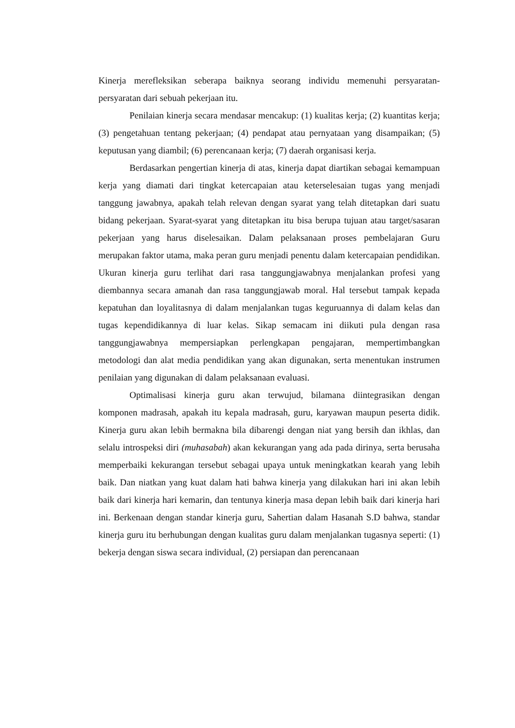Kinerja merefleksikan seberapa baiknya seorang individu memenuhi persyaratan-persyaratan dari sebuah pekerjaan itu.
Penilaian kinerja secara mendasar mencakup: (1) kualitas kerja; (2) kuantitas kerja; (3) pengetahuan tentang pekerjaan; (4) pendapat atau pernyataan yang disampaikan; (5) keputusan yang diambil; (6) perencanaan kerja; (7) daerah organisasi kerja.
Berdasarkan pengertian kinerja di atas, kinerja dapat diartikan sebagai kemampuan kerja yang diamati dari tingkat ketercapaian atau keterselesaian tugas yang menjadi tanggung jawabnya, apakah telah relevan dengan syarat yang telah ditetapkan dari suatu bidang pekerjaan. Syarat-syarat yang ditetapkan itu bisa berupa tujuan atau target/sasaran pekerjaan yang harus diselesaikan. Dalam pelaksanaan proses pembelajaran Guru merupakan faktor utama, maka peran guru menjadi penentu dalam ketercapaian pendidikan. Ukuran kinerja guru terlihat dari rasa tanggungjawabnya menjalankan profesi yang diembannya secara amanah dan rasa tanggungjawab moral. Hal tersebut tampak kepada kepatuhan dan loyalitasnya di dalam menjalankan tugas keguruannya di dalam kelas dan tugas kependidikannya di luar kelas. Sikap semacam ini diikuti pula dengan rasa tanggungjawabnya mempersiapkan perlengkapan pengajaran, mempertimbangkan metodologi dan alat media pendidikan yang akan digunakan, serta menentukan instrumen penilaian yang digunakan di dalam pelaksanaan evaluasi.
Optimalisasi kinerja guru akan terwujud, bilamana diintegrasikan dengan komponen madrasah, apakah itu kepala madrasah, guru, karyawan maupun peserta didik. Kinerja guru akan lebih bermakna bila dibarengi dengan niat yang bersih dan ikhlas, dan selalu introspeksi diri (muhasabah) akan kekurangan yang ada pada dirinya, serta berusaha memperbaiki kekurangan tersebut sebagai upaya untuk meningkatkan kearah yang lebih baik. Dan niatkan yang kuat dalam hati bahwa kinerja yang dilakukan hari ini akan lebih baik dari kinerja hari kemarin, dan tentunya kinerja masa depan lebih baik dari kinerja hari ini. Berkenaan dengan standar kinerja guru, Sahertian dalam Hasanah S.D bahwa, standar kinerja guru itu berhubungan dengan kualitas guru dalam menjalankan tugasnya seperti: (1) bekerja dengan siswa secara individual, (2) persiapan dan perencanaan